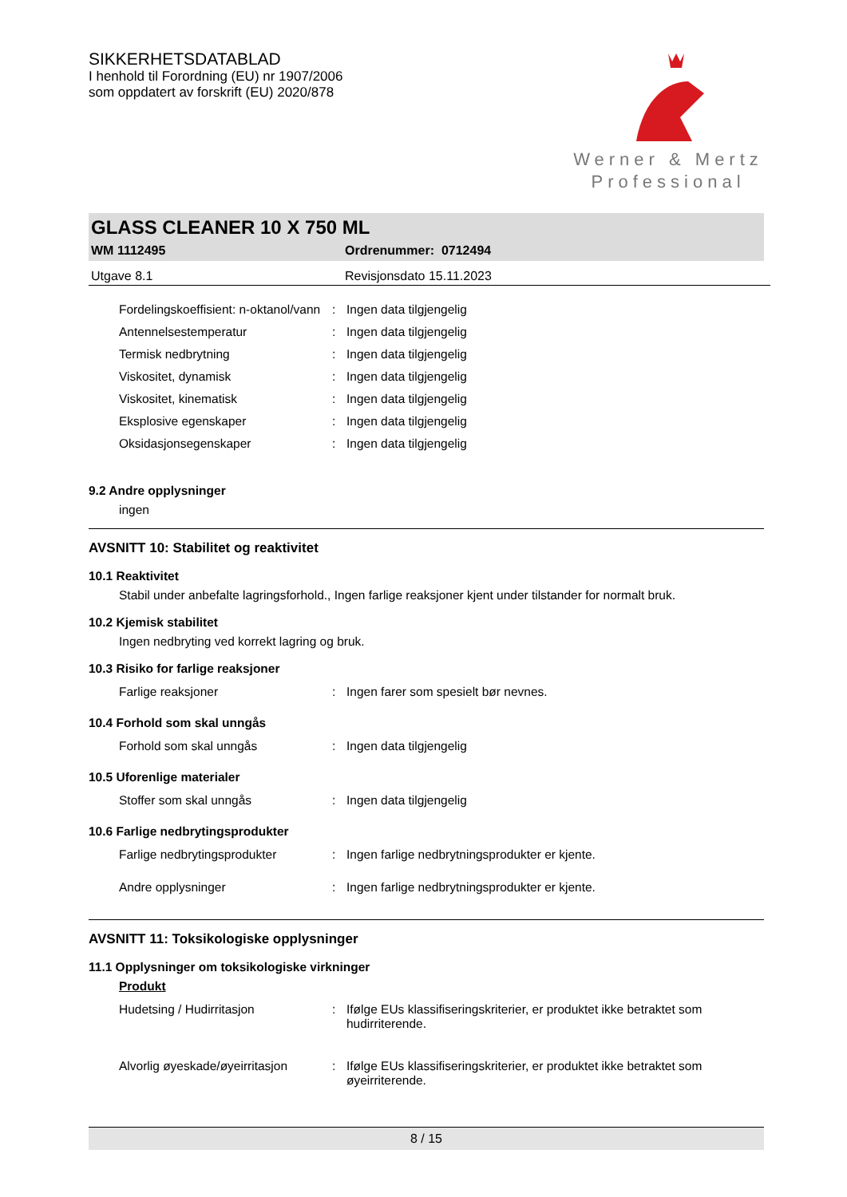SIKKERHETSDATABLAD
I henhold til Forordning (EU) nr 1907/2006
som oppdatert av forskrift (EU) 2020/878
Werner & Mertz
Professional
GLASS CLEANER 10 X 750 ML
WM 1112495 Ordrenummer: 0712494
Utgave 8.1 Revisjonsdato 15.11.2023
| Fordelingskoeffisient: n-oktanol/vann | : | Ingen data tilgjengelig |
| Antennelsestemperatur | : | Ingen data tilgjengelig |
| Termisk nedbrytning | : | Ingen data tilgjengelig |
| Viskositet, dynamisk | : | Ingen data tilgjengelig |
| Viskositet, kinematisk | : | Ingen data tilgjengelig |
| Eksplosive egenskaper | : | Ingen data tilgjengelig |
| Oksidasjonsegenskaper | : | Ingen data tilgjengelig |
9.2 Andre opplysninger
ingen
AVSNITT 10: Stabilitet og reaktivitet
10.1 Reaktivitet
Stabil under anbefalte lagringsforhold., Ingen farlige reaksjoner kjent under tilstander for normalt bruk.
10.2 Kjemisk stabilitet
Ingen nedbryting ved korrekt lagring og bruk.
10.3 Risiko for farlige reaksjoner
| Farlige reaksjoner | : | Ingen farer som spesielt bør nevnes. |
10.4 Forhold som skal unngås
| Forhold som skal unngås | : | Ingen data tilgjengelig |
10.5 Uforenlige materialer
| Stoffer som skal unngås | : | Ingen data tilgjengelig |
10.6 Farlige nedbrytingsprodukter
| Farlige nedbrytingsprodukter | : | Ingen farlige nedbrytningsprodukter er kjente. |
| Andre opplysninger | : | Ingen farlige nedbrytningsprodukter er kjente. |
AVSNITT 11: Toksikologiske opplysninger
11.1 Opplysninger om toksikologiske virkninger
Produkt
| Hudetsing / Hudirritasjon | : | Ifølge EUs klassifiseringskriterier, er produktet ikke betraktet som hudirriterende. |
| Alvorlig øyeskade/øyeirritasjon | : | Ifølge EUs klassifiseringskriterier, er produktet ikke betraktet som øyeirriterende. |
8 / 15